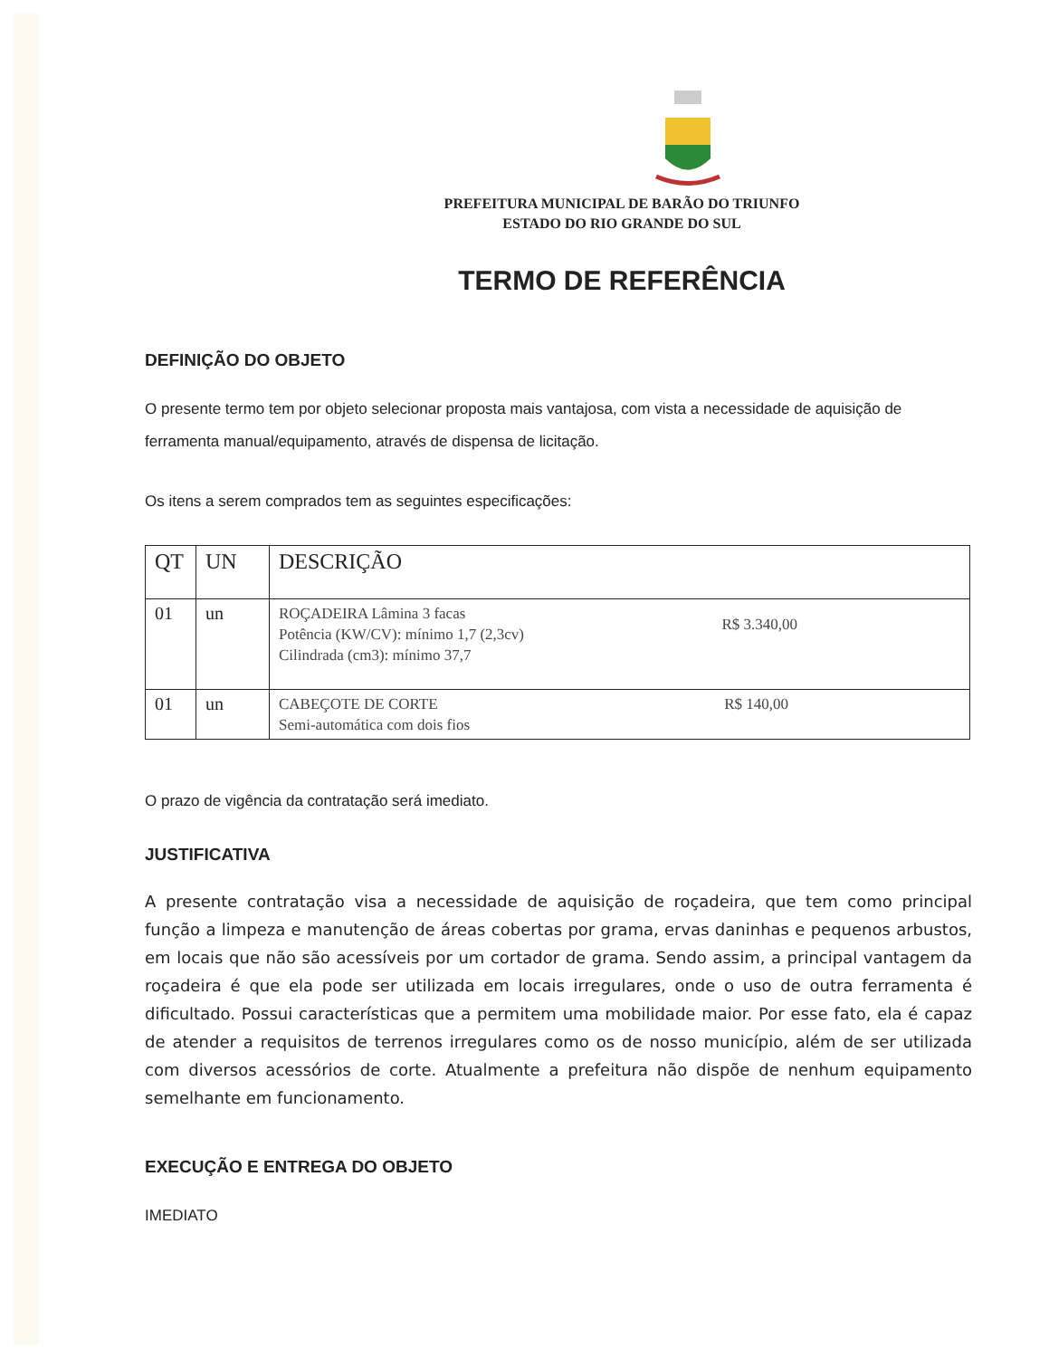PREFEITURA MUNICIPAL DE BARÃO DO TRIUNFO
ESTADO DO RIO GRANDE DO SUL
TERMO DE REFERÊNCIA
DEFINIÇÃO DO OBJETO
O presente termo tem por objeto selecionar proposta mais vantajosa, com vista a necessidade de aquisição de ferramenta manual/equipamento, através de dispensa de licitação.
Os itens a serem comprados tem as seguintes especificações:
| QT | UN | DESCRIÇÃO |
| --- | --- | --- |
| 01 | un | R$ 3.340,00 ROÇADEIRA Lâmina 3 facas Potência (KW/CV): mínimo 1,7 (2,3cv) Cilindrada (cm3): mínimo 37,7 |
| 01 | un | R$ 140,00 CABEÇOTE DE CORTE Semi-automática com dois fios |
O prazo de vigência da contratação será imediato.
JUSTIFICATIVA
A presente contratação visa a necessidade de aquisição de roçadeira, que tem como principal função a limpeza e manutenção de áreas cobertas por grama, ervas daninhas e pequenos arbustos, em locais que não são acessíveis por um cortador de grama. Sendo assim, a principal vantagem da roçadeira é que ela pode ser utilizada em locais irregulares, onde o uso de outra ferramenta é dificultado. Possui características que a permitem uma mobilidade maior. Por esse fato, ela é capaz de atender a requisitos de terrenos irregulares como os de nosso município, além de ser utilizada com diversos acessórios de corte. Atualmente a prefeitura não dispõe de nenhum equipamento semelhante em funcionamento.
EXECUÇÃO E ENTREGA DO OBJETO
IMEDIATO